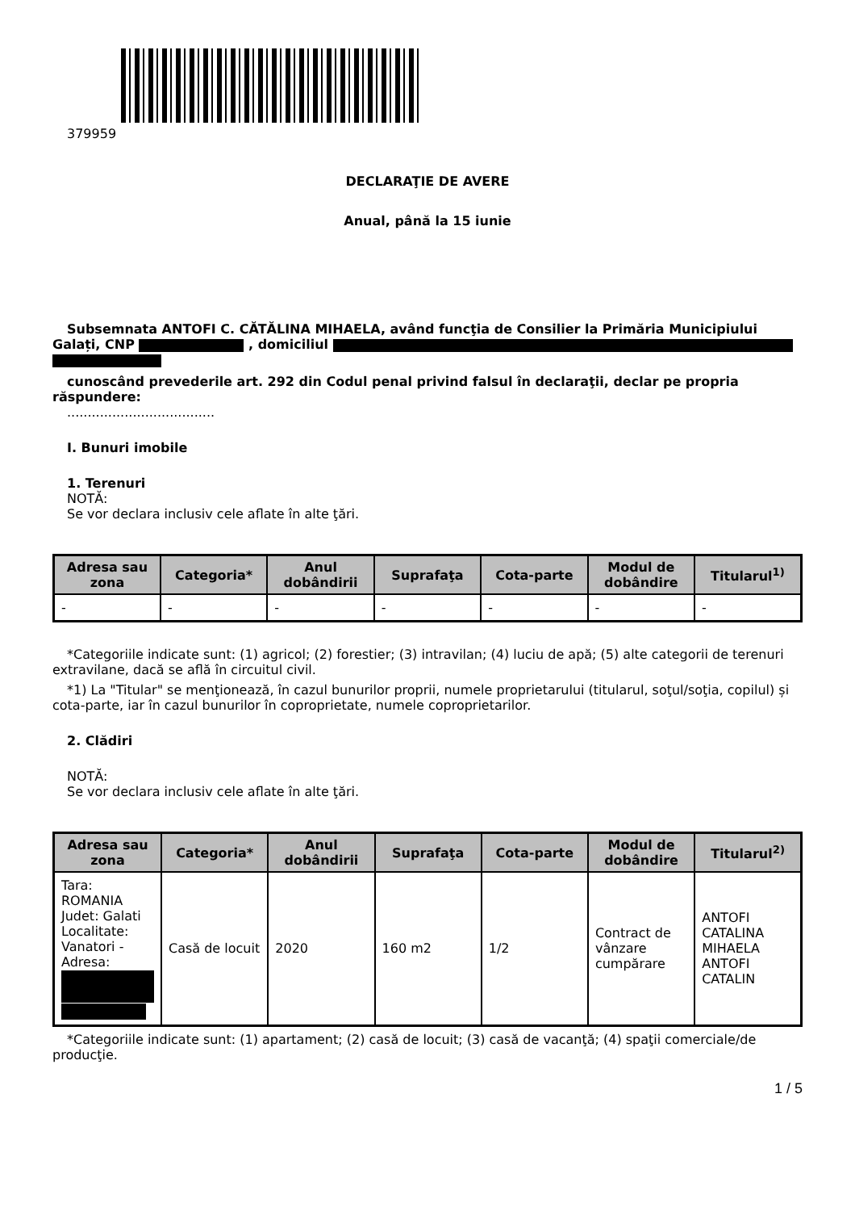379959
DECLARAŢIE DE AVERE
Anual, până la 15 iunie
Subsemnata ANTOFI C. CĂTĂLINA MIHAELA, având funcţia de Consilier la Primăria Municipiului Galați, CNP , domiciliul
cunoscând prevederile art. 292 din Codul penal privind falsul în declaraţii, declar pe propria răspundere:
....................................
I. Bunuri imobile
1. Terenuri
NOTĂ:
Se vor declara inclusiv cele aflate în alte ţări.
| Adresa sau zona | Categoria* | Anul dobândirii | Suprafaţa | Cota-parte | Modul de dobândire | Titularul<sup>1)</sup> |
| --- | --- | --- | --- | --- | --- | --- |
| - | - | - | - | - | - | - |
*Categoriile indicate sunt: (1) agricol; (2) forestier; (3) intravilan; (4) luciu de apă; (5) alte categorii de terenuri extravilane, dacă se află în circuitul civil.
*1) La "Titular" se menţionează, în cazul bunurilor proprii, numele proprietarului (titularul, soţul/soţia, copilul) și cota-parte, iar în cazul bunurilor în coproprietate, numele coproprietarilor.
2. Clădiri
NOTĂ:
Se vor declara inclusiv cele aflate în alte ţări.
| Adresa sau zona | Categoria* | Anul dobândirii | Suprafaţa | Cota-parte | Modul de dobândire | Titularul<sup>2)</sup> |
| --- | --- | --- | --- | --- | --- | --- |
| Tara: ROMANIA Judet: Galati Localitate: Vanatori - Adresa: | Casă de locuit | 2020 | 160 m2 | 1/2 | Contract de vânzare cumpărare | ANTOFI CATALINA MIHAELA ANTOFI CATALIN |
*Categoriile indicate sunt: (1) apartament; (2) casă de locuit; (3) casă de vacanţă; (4) spaţii comerciale/de producţie.
1 / 5